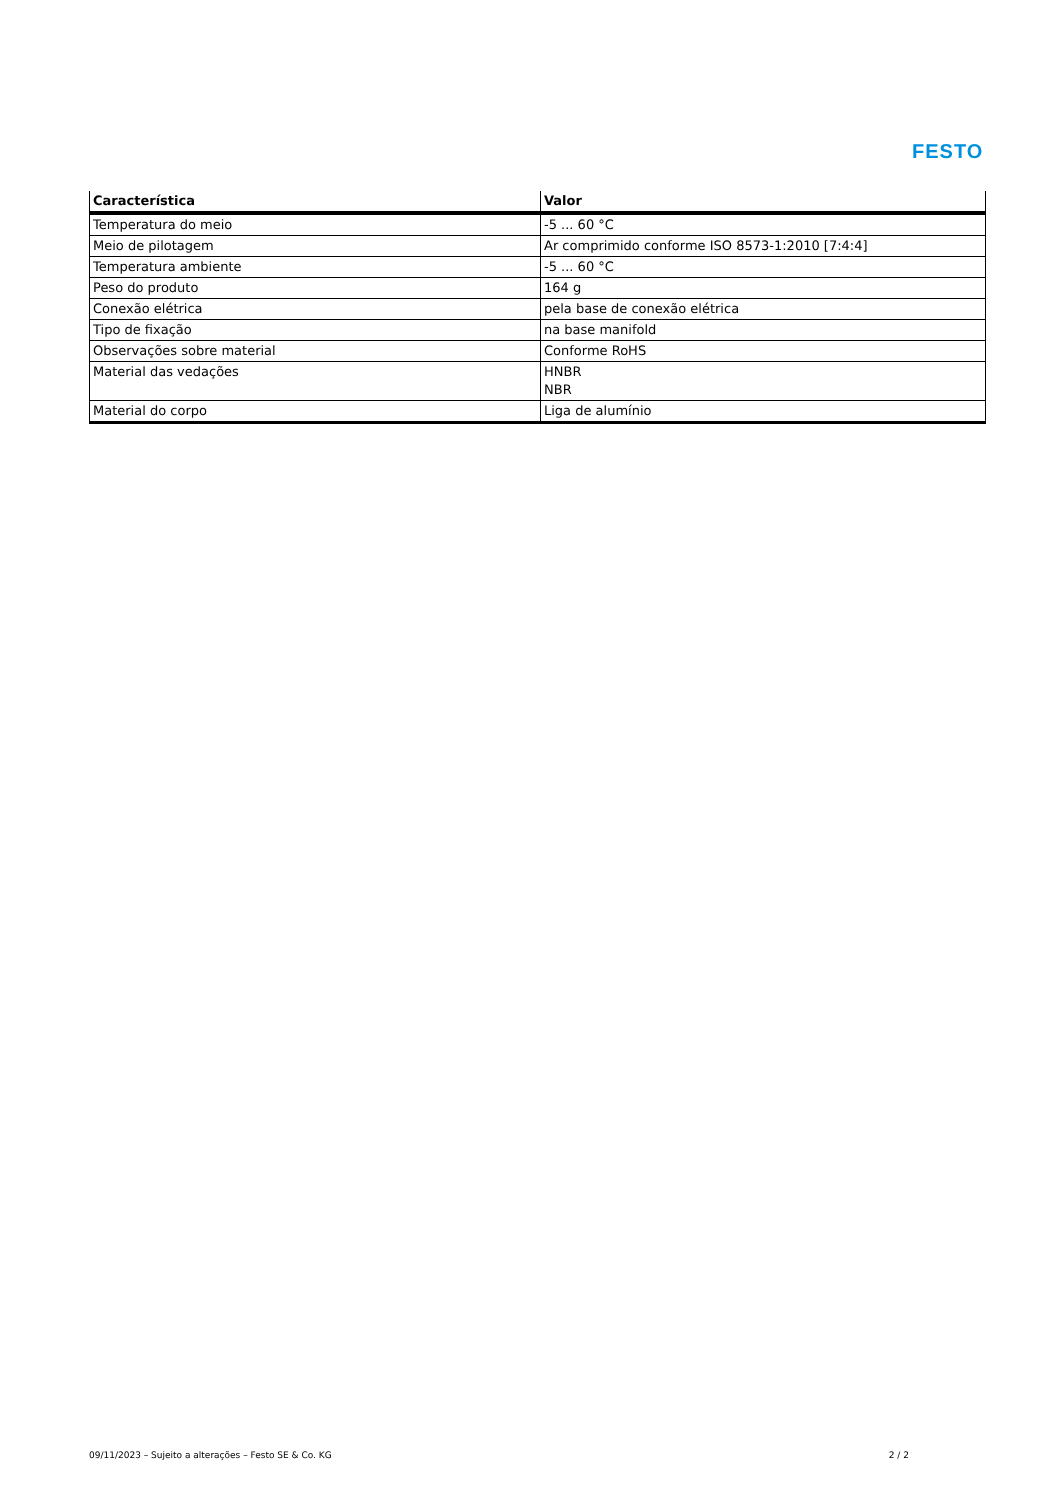FESTO
| Característica | Valor |
| --- | --- |
| Temperatura do meio | -5 ... 60 °C |
| Meio de pilotagem | Ar comprimido conforme ISO 8573-1:2010 [7:4:4] |
| Temperatura ambiente | -5 ... 60 °C |
| Peso do produto | 164 g |
| Conexão elétrica | pela base de conexão elétrica |
| Tipo de fixação | na base manifold |
| Observações sobre material | Conforme RoHS |
| Material das vedações | HNBR NBR |
| Material do corpo | Liga de alumínio |
09/11/2023 – Sujeito a alterações – Festo SE & Co. KG 2 / 2